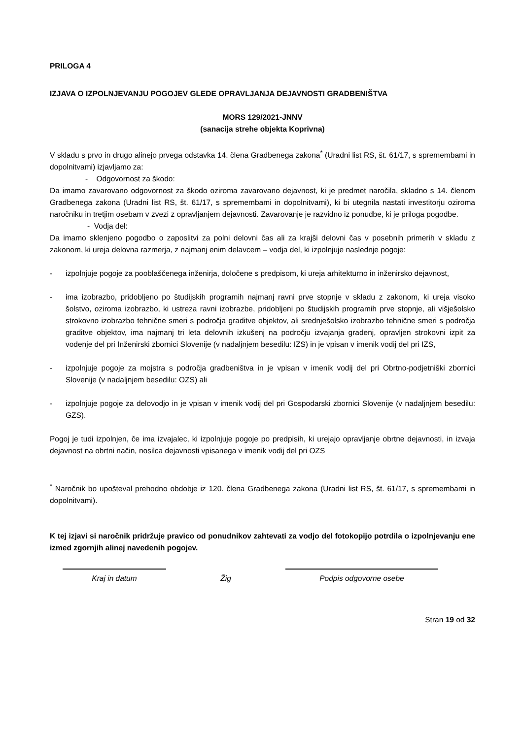PRILOGA 4
IZJAVA O IZPOLNJEVANJU POGOJEV GLEDE OPRAVLJANJA DEJAVNOSTI GRADBENIŠTVA
MORS 129/2021-JNNV
(sanacija strehe objekta Koprivna)
V skladu s prvo in drugo alinejo prvega odstavka 14. člena Gradbenega zakona<sup>*</sup> (Uradni list RS, št. 61/17, s spremembami in dopolnitvami) izjavljamo za:
- Odgovornost za škodo:
Da imamo zavarovano odgovornost za škodo oziroma zavarovano dejavnost, ki je predmet naročila, skladno s 14. členom Gradbenega zakona (Uradni list RS, št. 61/17, s spremembami in dopolnitvami), ki bi utegnila nastati investitorju oziroma naročniku in tretjim osebam v zvezi z opravljanjem dejavnosti. Zavarovanje je razvidno iz ponudbe, ki je priloga pogodbe.
- Vodja del:
Da imamo sklenjeno pogodbo o zaposlitvi za polni delovni čas ali za krajši delovni čas v posebnih primerih v skladu z zakonom, ki ureja delovna razmerja, z najmanj enim delavcem – vodja del, ki izpolnjuje naslednje pogoje:
- izpolnjuje pogoje za pooblaščenega inženirja, določene s predpisom, ki ureja arhitekturno in inženirsko dejavnost,
- ima izobrazbo, pridobljeno po študijskih programih najmanj ravni prve stopnje v skladu z zakonom, ki ureja visoko šolstvo, oziroma izobrazbo, ki ustreza ravni izobrazbe, pridobljeni po študijskih programih prve stopnje, ali višješolsko strokovno izobrazbo tehnične smeri s področja graditve objektov, ali srednješolsko izobrazbo tehnične smeri s področja graditve objektov, ima najmanj tri leta delovnih izkušenj na področju izvajanja gradenj, opravljen strokovni izpit za vodenje del pri Inženirski zbornici Slovenije (v nadaljnjem besedilu: IZS) in je vpisan v imenik vodij del pri IZS,
- izpolnjuje pogoje za mojstra s področja gradbeništva in je vpisan v imenik vodij del pri Obrtno-podjetniški zbornici Slovenije (v nadaljnjem besedilu: OZS) ali
- izpolnjuje pogoje za delovodjo in je vpisan v imenik vodij del pri Gospodarski zbornici Slovenije (v nadaljnjem besedilu: GZS).
Pogoj je tudi izpolnjen, če ima izvajalec, ki izpolnjuje pogoje po predpisih, ki urejajo opravljanje obrtne dejavnosti, in izvaja dejavnost na obrtni način, nosilca dejavnosti vpisanega v imenik vodij del pri OZS
<sup>*</sup> Naročnik bo upošteval prehodno obdobje iz 120. člena Gradbenega zakona (Uradni list RS, št. 61/17, s spremembami in dopolnitvami).
K tej izjavi si naročnik pridržuje pravico od ponudnikov zahtevati za vodjo del fotokopijo potrdila o izpolnjevanju ene izmed zgornjih alinej navedenih pogojev.
Kraj in datum
Žig
Podpis odgovorne osebe
Stran 19 od 32